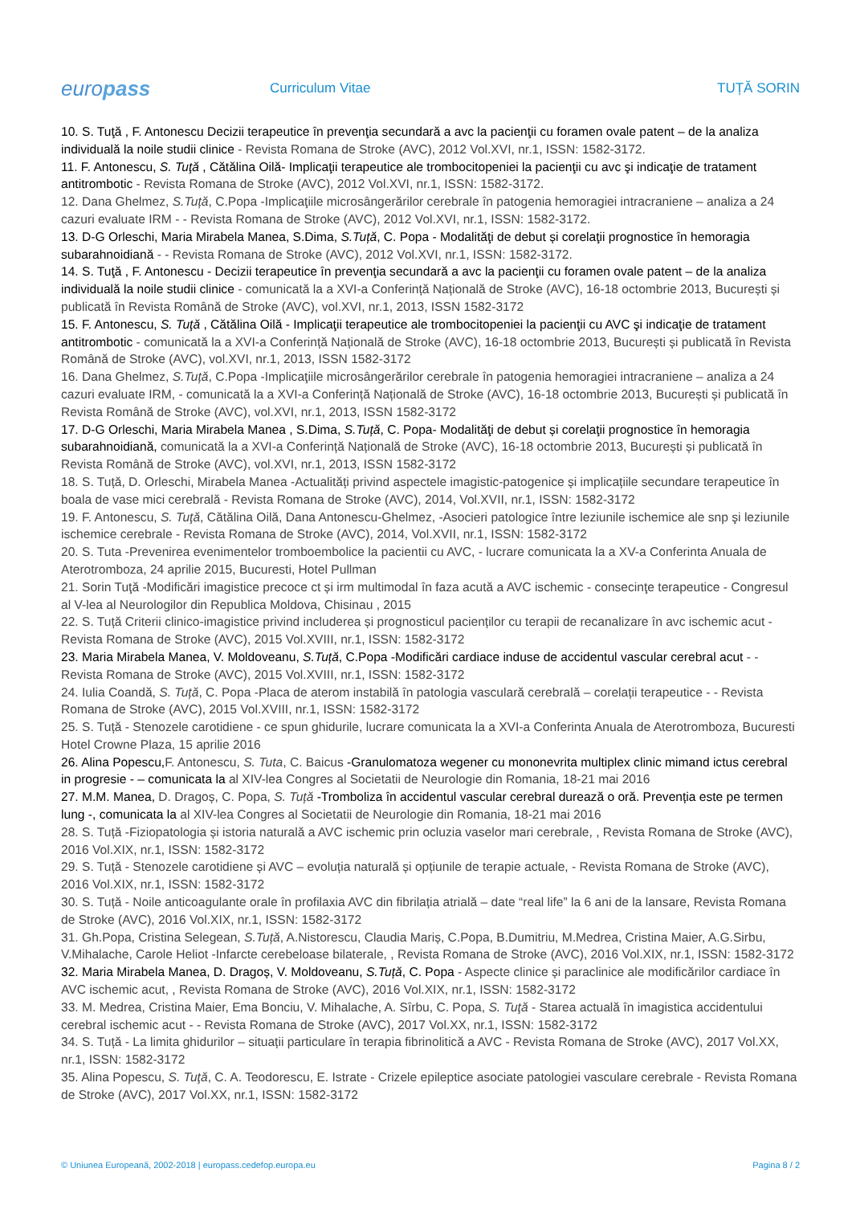europass
Curriculum Vitae TUȚĂ SORIN
10. S. Tuţă , F. Antonescu Decizii terapeutice în prevenţia secundară a avc la pacienţii cu foramen ovale patent – de la analiza individuală la noile studii clinice - Revista Romana de Stroke (AVC), 2012 Vol.XVI, nr.1, ISSN: 1582-3172.
11. F. Antonescu, S. Tuţă , Cătălina Oilă- Implicaţii terapeutice ale trombocitopeniei la pacienţii cu avc şi indicaţie de tratament antitrombotic - Revista Romana de Stroke (AVC), 2012 Vol.XVI, nr.1, ISSN: 1582-3172.
12. Dana Ghelmez, S.Tuță, C.Popa -Implicaţiile microsângerărilor cerebrale în patogenia hemoragiei intracraniene – analiza a 24 cazuri evaluate IRM - - Revista Romana de Stroke (AVC), 2012 Vol.XVI, nr.1, ISSN: 1582-3172.
13. D-G Orleschi, Maria Mirabela Manea, S.Dima, S.Tuță, C. Popa - Modalităţi de debut și corelaţii prognostice în hemoragia subarahnoidiană - - Revista Romana de Stroke (AVC), 2012 Vol.XVI, nr.1, ISSN: 1582-3172.
14. S. Tuţă , F. Antonescu - Decizii terapeutice în prevenţia secundară a avc la pacienţii cu foramen ovale patent – de la analiza individuală la noile studii clinice - comunicată la a XVI-a Conferință Națională de Stroke (AVC), 16-18 octombrie 2013, București și publicată în Revista Română de Stroke (AVC), vol.XVI, nr.1, 2013, ISSN 1582-3172
15. F. Antonescu, S. Tuţă , Cătălina Oilă - Implicaţii terapeutice ale trombocitopeniei la pacienţii cu AVC şi indicaţie de tratament antitrombotic - comunicată la a XVI-a Conferință Națională de Stroke (AVC), 16-18 octombrie 2013, București și publicată în Revista Română de Stroke (AVC), vol.XVI, nr.1, 2013, ISSN 1582-3172
16. Dana Ghelmez, S.Tuță, C.Popa -Implicaţiile microsângerărilor cerebrale în patogenia hemoragiei intracraniene – analiza a 24 cazuri evaluate IRM, - comunicată la a XVI-a Conferință Națională de Stroke (AVC), 16-18 octombrie 2013, București și publicată în Revista Română de Stroke (AVC), vol.XVI, nr.1, 2013, ISSN 1582-3172
17. D-G Orleschi, Maria Mirabela Manea , S.Dima, S.Tuță, C. Popa- Modalităţi de debut și corelaţii prognostice în hemoragia subarahnoidiană, comunicată la a XVI-a Conferință Națională de Stroke (AVC), 16-18 octombrie 2013, București și publicată în Revista Română de Stroke (AVC), vol.XVI, nr.1, 2013, ISSN 1582-3172
18. S. Tuță, D. Orleschi, Mirabela Manea -Actualități privind aspectele imagistic-patogenice și implicațiile secundare terapeutice în boala de vase mici cerebrală - Revista Romana de Stroke (AVC), 2014, Vol.XVII, nr.1, ISSN: 1582-3172
19. F. Antonescu, S. Tuţă, Cătălina Oilă, Dana Antonescu-Ghelmez, -Asocieri patologice între leziunile ischemice ale snp şi leziunile ischemice cerebrale - Revista Romana de Stroke (AVC), 2014, Vol.XVII, nr.1, ISSN: 1582-3172
20. S. Tuta -Prevenirea evenimentelor tromboembolice la pacientii cu AVC, - lucrare comunicata la a XV-a Conferinta Anuala de Aterotromboza, 24 aprilie 2015, Bucuresti, Hotel Pullman
21. Sorin Tuţă -Modificări imagistice precoce ct și irm multimodal în faza acută a AVC ischemic - consecinţe terapeutice - Congresul al V-lea al Neurologilor din Republica Moldova, Chisinau , 2015
22. S. Tuță Criterii clinico-imagistice privind includerea și prognosticul pacienților cu terapii de recanalizare în avc ischemic acut - Revista Romana de Stroke (AVC), 2015 Vol.XVIII, nr.1, ISSN: 1582-3172
23. Maria Mirabela Manea, V. Moldoveanu, S.Tuță, C.Popa -Modificări cardiace induse de accidentul vascular cerebral acut - - Revista Romana de Stroke (AVC), 2015 Vol.XVIII, nr.1, ISSN: 1582-3172
24. Iulia Coandă, S. Tuță, C. Popa -Placa de aterom instabilă în patologia vasculară cerebrală – corelații terapeutice - - Revista Romana de Stroke (AVC), 2015 Vol.XVIII, nr.1, ISSN: 1582-3172
25. S. Tuță - Stenozele carotidiene - ce spun ghidurile, lucrare comunicata la a XVI-a Conferinta Anuala de Aterotromboza, Bucuresti Hotel Crowne Plaza, 15 aprilie 2016
26. Alina Popescu,F. Antonescu, S. Tuta, C. Baicus -Granulomatoza wegener cu mononevrita multiplex clinic mimand ictus cerebral in progresie - – comunicata la al XIV-lea Congres al Societatii de Neurologie din Romania, 18-21 mai 2016
27. M.M. Manea, D. Dragoș, C. Popa, S. Tuță -Tromboliza în accidentul vascular cerebral durează o oră. Prevenția este pe termen lung -, comunicata la al XIV-lea Congres al Societatii de Neurologie din Romania, 18-21 mai 2016
28. S. Tuță -Fiziopatologia și istoria naturală a AVC ischemic prin ocluzia vaselor mari cerebrale, , Revista Romana de Stroke (AVC), 2016 Vol.XIX, nr.1, ISSN: 1582-3172
29. S. Tuță - Stenozele carotidiene și AVC – evoluția naturală și opțiunile de terapie actuale, - Revista Romana de Stroke (AVC), 2016 Vol.XIX, nr.1, ISSN: 1582-3172
30. S. Tuță - Noile anticoagulante orale în profilaxia AVC din fibrilația atrială – date “real life” la 6 ani de la lansare, Revista Romana de Stroke (AVC), 2016 Vol.XIX, nr.1, ISSN: 1582-3172
31. Gh.Popa, Cristina Selegean, S.Tuță, A.Nistorescu, Claudia Mariș, C.Popa, B.Dumitriu, M.Medrea, Cristina Maier, A.G.Sirbu, V.Mihalache, Carole Heliot -Infarcte cerebeloase bilaterale, , Revista Romana de Stroke (AVC), 2016 Vol.XIX, nr.1, ISSN: 1582-3172
32. Maria Mirabela Manea, D. Dragoș, V. Moldoveanu, S.Tuță, C. Popa - Aspecte clinice și paraclinice ale modificărilor cardiace în AVC ischemic acut, , Revista Romana de Stroke (AVC), 2016 Vol.XIX, nr.1, ISSN: 1582-3172
33. M. Medrea, Cristina Maier, Ema Bonciu, V. Mihalache, A. Sîrbu, C. Popa, S. Tuţă - Starea actuală în imagistica accidentului cerebral ischemic acut - - Revista Romana de Stroke (AVC), 2017 Vol.XX, nr.1, ISSN: 1582-3172
34. S. Tuță - La limita ghidurilor – situații particulare în terapia fibrinolitică a AVC - Revista Romana de Stroke (AVC), 2017 Vol.XX, nr.1, ISSN: 1582-3172
35. Alina Popescu, S. Tuţă, C. A. Teodorescu, E. Istrate - Crizele epileptice asociate patologiei vasculare cerebrale - Revista Romana de Stroke (AVC), 2017 Vol.XX, nr.1, ISSN: 1582-3172
© Uniunea Europeană, 2002-2018 | europass.cedefop.europa.eu Pagina 8 / 2